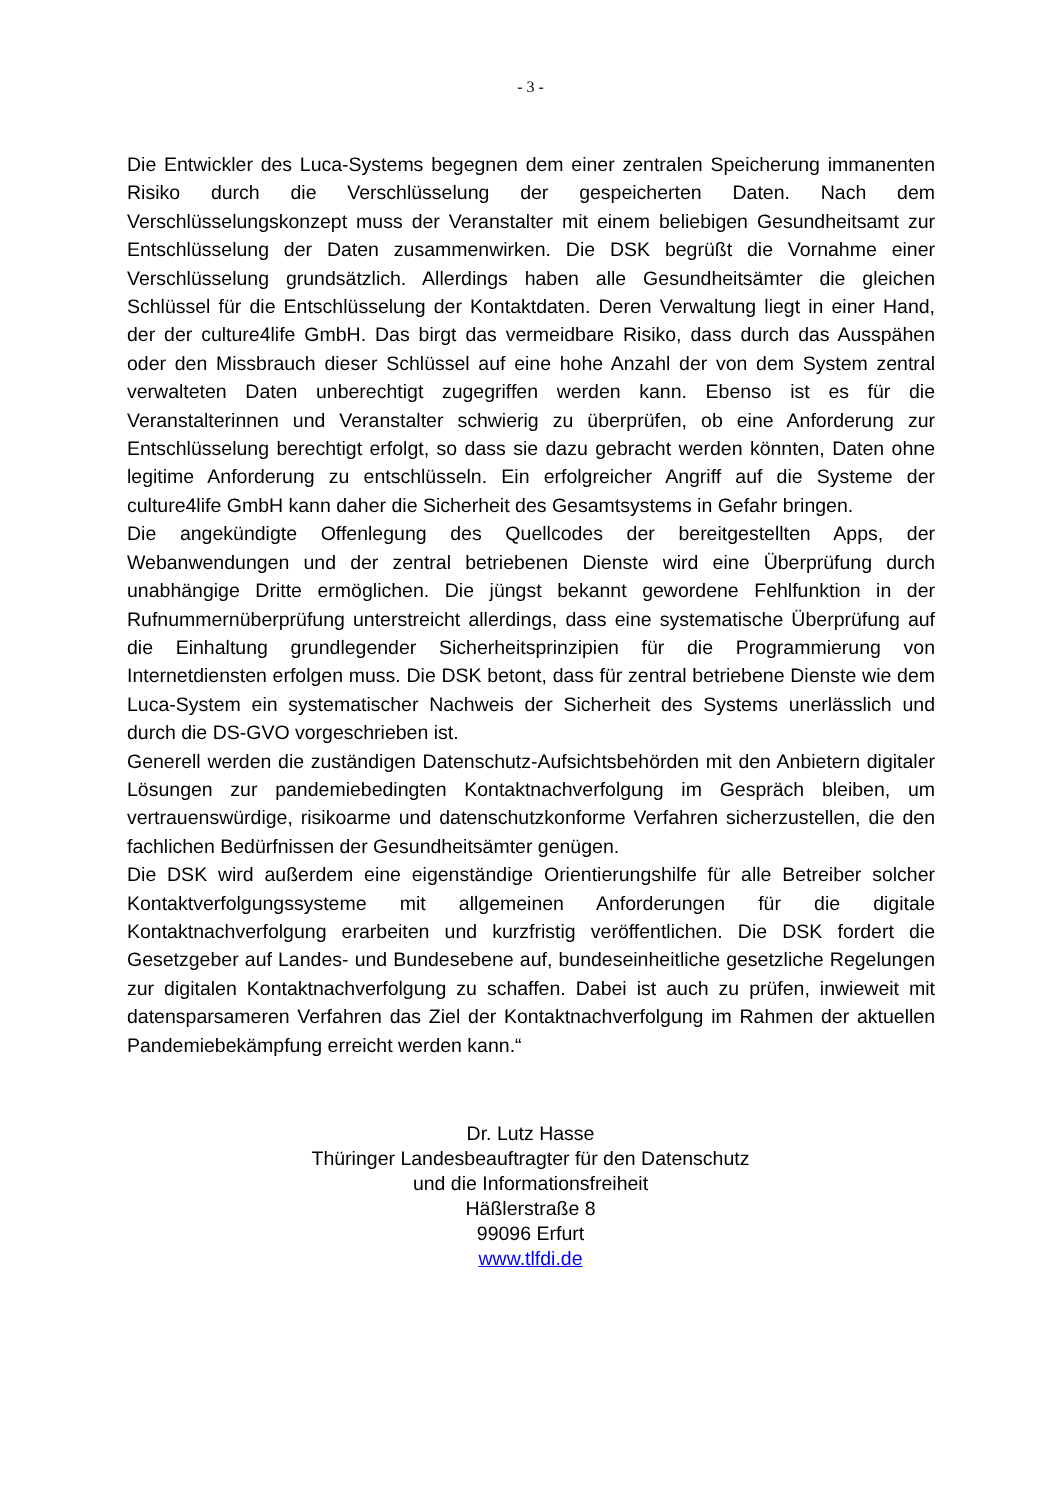- 3 -
Die Entwickler des Luca-Systems begegnen dem einer zentralen Speicherung immanenten Risiko durch die Verschlüsselung der gespeicherten Daten. Nach dem Verschlüsselungskonzept muss der Veranstalter mit einem beliebigen Gesundheitsamt zur Entschlüsselung der Daten zusammenwirken. Die DSK begrüßt die Vornahme einer Verschlüsselung grundsätzlich. Allerdings haben alle Gesundheitsämter die gleichen Schlüssel für die Entschlüsselung der Kontaktdaten. Deren Verwaltung liegt in einer Hand, der der culture4life GmbH. Das birgt das vermeidbare Risiko, dass durch das Ausspähen oder den Missbrauch dieser Schlüssel auf eine hohe Anzahl der von dem System zentral verwalteten Daten unberechtigt zugegriffen werden kann. Ebenso ist es für die Veranstalterinnen und Veranstalter schwierig zu überprüfen, ob eine Anforderung zur Entschlüsselung berechtigt erfolgt, so dass sie dazu gebracht werden könnten, Daten ohne legitime Anforderung zu entschlüsseln. Ein erfolgreicher Angriff auf die Systeme der culture4life GmbH kann daher die Sicherheit des Gesamtsystems in Gefahr bringen.
Die angekündigte Offenlegung des Quellcodes der bereitgestellten Apps, der Webanwendungen und der zentral betriebenen Dienste wird eine Überprüfung durch unabhängige Dritte ermöglichen. Die jüngst bekannt gewordene Fehlfunktion in der Rufnummernüberprüfung unterstreicht allerdings, dass eine systematische Überprüfung auf die Einhaltung grundlegender Sicherheitsprinzipien für die Programmierung von Internetdiensten erfolgen muss. Die DSK betont, dass für zentral betriebene Dienste wie dem Luca-System ein systematischer Nachweis der Sicherheit des Systems unerlässlich und durch die DS-GVO vorgeschrieben ist.
Generell werden die zuständigen Datenschutz-Aufsichtsbehörden mit den Anbietern digitaler Lösungen zur pandemiebedingten Kontaktnachverfolgung im Gespräch bleiben, um vertrauenswürdige, risikoarme und datenschutzkonforme Verfahren sicherzustellen, die den fachlichen Bedürfnissen der Gesundheitsämter genügen.
Die DSK wird außerdem eine eigenständige Orientierungshilfe für alle Betreiber solcher Kontaktverfolgungssysteme mit allgemeinen Anforderungen für die digitale Kontaktnachverfolgung erarbeiten und kurzfristig veröffentlichen. Die DSK fordert die Gesetzgeber auf Landes- und Bundesebene auf, bundeseinheitliche gesetzliche Regelungen zur digitalen Kontaktnachverfolgung zu schaffen. Dabei ist auch zu prüfen, inwieweit mit datensparsameren Verfahren das Ziel der Kontaktnachverfolgung im Rahmen der aktuellen Pandemiebekämpfung erreicht werden kann.“
Dr. Lutz Hasse
Thüringer Landesbeauftragter für den Datenschutz
und die Informationsfreiheit
Häßlerstraße 8
99096 Erfurt
www.tlfdi.de